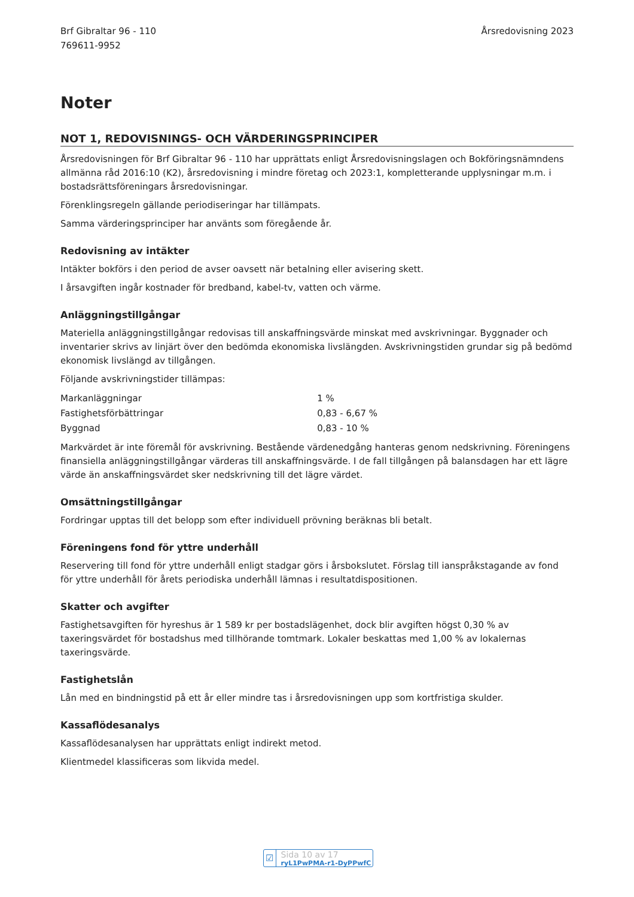Brf Gibraltar 96 - 110
769611-9952
Årsredovisning 2023
Noter
NOT 1, REDOVISNINGS- OCH VÄRDERINGSPRINCIPER
Årsredovisningen för Brf Gibraltar 96 - 110 har upprättats enligt Årsredovisningslagen och Bokföringsnämndens allmänna råd 2016:10 (K2), årsredovisning i mindre företag och 2023:1, kompletterande upplysningar m.m. i bostadsrättsföreningars årsredovisningar.
Förenklingsregeln gällande periodiseringar har tillämpats.
Samma värderingsprinciper har använts som föregående år.
Redovisning av intäkter
Intäkter bokförs i den period de avser oavsett när betalning eller avisering skett.
I årsavgiften ingår kostnader för bredband, kabel-tv, vatten och värme.
Anläggningstillgångar
Materiella anläggningstillgångar redovisas till anskaffningsvärde minskat med avskrivningar. Byggnader och inventarier skrivs av linjärt över den bedömda ekonomiska livslängden. Avskrivningstiden grundar sig på bedömd ekonomisk livslängd av tillgången.
Följande avskrivningstider tillämpas:
| Markanläggningar | 1 % |
| Fastighetsförbättringar | 0,83 - 6,67 % |
| Byggnad | 0,83 - 10 % |
Markvärdet är inte föremål för avskrivning. Bestående värdenedgång hanteras genom nedskrivning. Föreningens finansiella anläggningstillgångar värderas till anskaffningsvärde. I de fall tillgången på balansdagen har ett lägre värde än anskaffningsvärdet sker nedskrivning till det lägre värdet.
Omsättningstillgångar
Fordringar upptas till det belopp som efter individuell prövning beräknas bli betalt.
Föreningens fond för yttre underhåll
Reservering till fond för yttre underhåll enligt stadgar görs i årsbokslutet. Förslag till ianspråkstagande av fond för yttre underhåll för årets periodiska underhåll lämnas i resultatdispositionen.
Skatter och avgifter
Fastighetsavgiften för hyreshus är 1 589 kr per bostadslägenhet, dock blir avgiften högst 0,30 % av taxeringsvärdet för bostadshus med tillhörande tomtmark. Lokaler beskattas med 1,00 % av lokalernas taxeringsvärde.
Fastighetslån
Lån med en bindningstid på ett år eller mindre tas i årsredovisningen upp som kortfristiga skulder.
Kassaflödesanalys
Kassaflödesanalysen har upprättats enligt indirekt metod.
Klientmedel klassificeras som likvida medel.
☑ Sida 10 av 17 ryL1PwPMA-r1-DyPPwfC